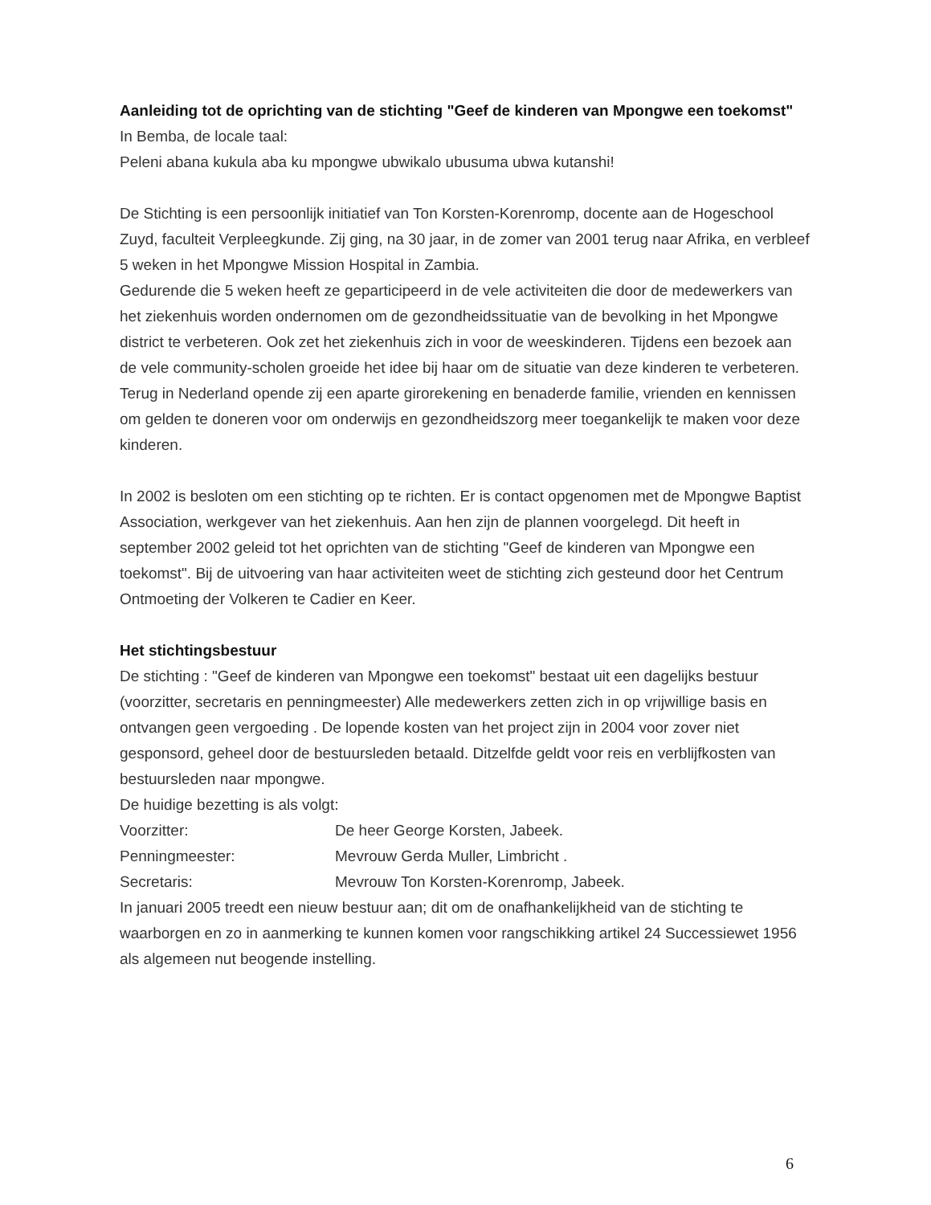Aanleiding tot de oprichting van de stichting "Geef de kinderen van Mpongwe een toekomst"
In Bemba, de locale taal:
Peleni abana kukula aba ku mpongwe ubwikalo ubusuma ubwa kutanshi!
De Stichting is een persoonlijk initiatief van Ton Korsten-Korenromp, docente aan de Hogeschool Zuyd, faculteit Verpleegkunde. Zij ging, na 30 jaar, in de zomer van 2001 terug naar Afrika, en verbleef 5 weken in het Mpongwe Mission Hospital in Zambia.
Gedurende die 5 weken heeft ze geparticipeerd in de vele activiteiten die door de medewerkers van het ziekenhuis worden ondernomen om de gezondheidssituatie van de bevolking in het Mpongwe district te verbeteren. Ook zet het ziekenhuis zich in voor de weeskinderen. Tijdens een bezoek aan de vele community-scholen groeide het idee bij haar om de situatie van deze kinderen te verbeteren. Terug in Nederland opende zij een aparte girorekening en benaderde familie, vrienden en kennissen om gelden te doneren voor om onderwijs en gezondheidszorg meer toegankelijk te maken voor deze kinderen.
In 2002 is besloten om een stichting op te richten. Er is contact opgenomen met de Mpongwe Baptist Association, werkgever van het ziekenhuis. Aan hen zijn de plannen voorgelegd. Dit heeft in september 2002 geleid tot het oprichten van de stichting "Geef de kinderen van Mpongwe een toekomst". Bij de uitvoering van haar activiteiten weet de stichting zich gesteund door het Centrum Ontmoeting der Volkeren te Cadier en Keer.
Het stichtingsbestuur
De stichting : "Geef de kinderen van Mpongwe een toekomst" bestaat uit een dagelijks bestuur (voorzitter, secretaris en penningmeester) Alle medewerkers zetten zich in op vrijwillige basis en ontvangen geen vergoeding . De lopende kosten van het project zijn in 2004 voor zover niet gesponsord, geheel door de bestuursleden betaald. Ditzelfde geldt voor reis en verblijfkosten van bestuursleden naar mpongwe.
De huidige bezetting is als volgt:
Voorzitter: De heer George Korsten, Jabeek.
Penningmeester: Mevrouw Gerda Muller, Limbricht .
Secretaris: Mevrouw Ton Korsten-Korenromp, Jabeek.
In januari 2005 treedt een nieuw bestuur aan; dit om de onafhankelijkheid van de stichting te waarborgen en zo in aanmerking te kunnen komen voor rangschikking artikel 24 Successiewet 1956 als algemeen nut beogende instelling.
6